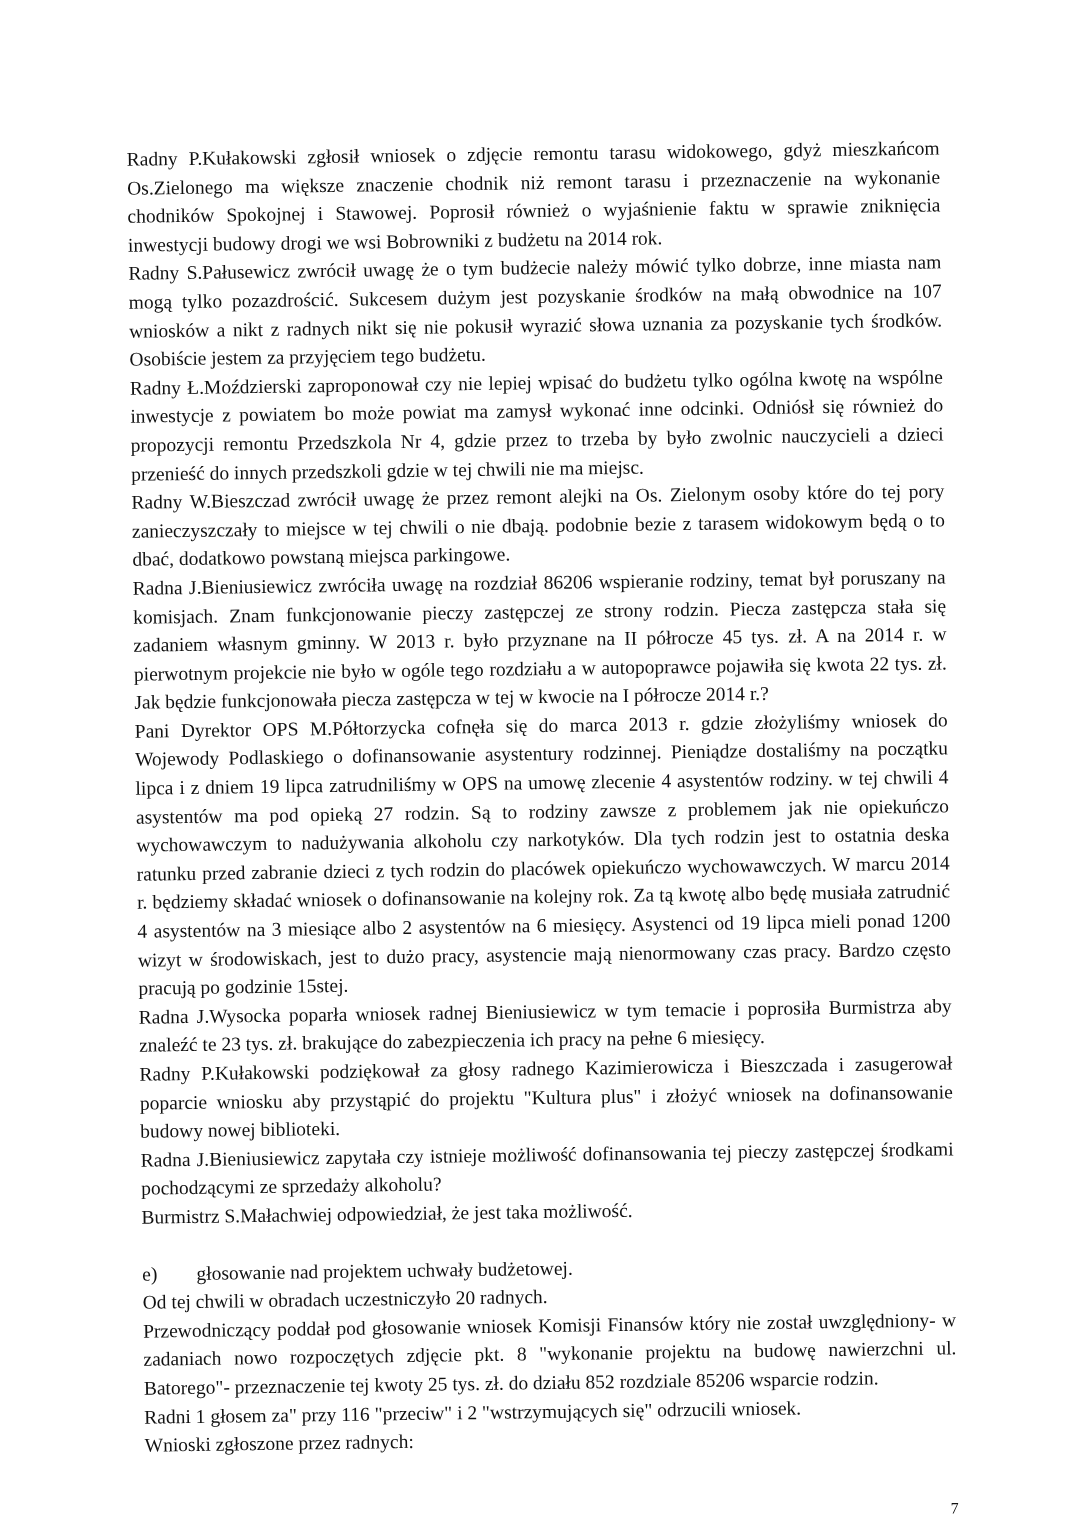Radny P.Kułakowski zgłosił wniosek o zdjęcie remontu tarasu widokowego, gdyż mieszkańcom Os.Zielonego ma większe znaczenie chodnik niż remont tarasu i przeznaczenie na wykonanie chodników Spokojnej i Stawowej. Poprosił również o wyjaśnienie faktu w sprawie zniknięcia inwestycji budowy drogi we wsi Bobrowniki z budżetu na 2014 rok.
Radny S.Pałusewicz zwrócił uwagę że o tym budżecie należy mówić tylko dobrze, inne miasta nam mogą tylko pozazdrościć. Sukcesem dużym jest pozyskanie środków na małą obwodnice na 107 wniosków a nikt z radnych nikt się nie pokusił wyrazić słowa uznania za pozyskanie tych środków. Osobiście jestem za przyjęciem tego budżetu.
Radny Ł.Moździerski zaproponował czy nie lepiej wpisać do budżetu tylko ogólna kwotę na wspólne inwestycje z powiatem bo może powiat ma zamysł wykonać inne odcinki. Odniósł się również do propozycji remontu Przedszkola Nr 4, gdzie przez to trzeba by było zwolnic nauczycieli a dzieci przenieść do innych przedszkoli gdzie w tej chwili nie ma miejsc.
Radny W.Bieszczad zwrócił uwagę że przez remont alejki na Os. Zielonym osoby które do tej pory zanieczyszczały to miejsce w tej chwili o nie dbają. podobnie bezie z tarasem widokowym będą o to dbać, dodatkowo powstaną miejsca parkingowe.
Radna J.Bieniusiewicz zwróciła uwagę na rozdział 86206 wspieranie rodziny, temat był poruszany na komisjach. Znam funkcjonowanie pieczy zastępczej ze strony rodzin. Piecza zastępcza stała się zadaniem własnym gminny. W 2013 r. było przyznane na II półrocze 45 tys. zł. A na 2014 r. w pierwotnym projekcie nie było w ogóle tego rozdziału a w autopoprawce pojawiła się kwota 22 tys. zł. Jak będzie funkcjonowała piecza zastępcza w tej w kwocie na I półrocze 2014 r.?
Pani Dyrektor OPS M.Półtorzycka cofnęła się do marca 2013 r. gdzie złożyliśmy wniosek do Wojewody Podlaskiego o dofinansowanie asystentury rodzinnej. Pieniądze dostaliśmy na początku lipca i z dniem 19 lipca zatrudniliśmy w OPS na umowę zlecenie 4 asystentów rodziny. w tej chwili 4 asystentów ma pod opieką 27 rodzin. Są to rodziny zawsze z problemem jak nie opiekuńczo wychowawczym to nadużywania alkoholu czy narkotyków. Dla tych rodzin jest to ostatnia deska ratunku przed zabranie dzieci z tych rodzin do placówek opiekuńczo wychowawczych. W marcu 2014 r. będziemy składać wniosek o dofinansowanie na kolejny rok. Za tą kwotę albo będę musiała zatrudnić 4 asystentów na 3 miesiące albo 2 asystentów na 6 miesięcy. Asystenci od 19 lipca mieli ponad 1200 wizyt w środowiskach, jest to dużo pracy, asystencie mają nienormowany czas pracy. Bardzo często pracują po godzinie 15stej.
Radna J.Wysocka poparła wniosek radnej Bieniusiewicz w tym temacie i poprosiła Burmistrza aby znaleźć te 23 tys. zł. brakujące do zabezpieczenia ich pracy na pełne 6 miesięcy.
Radny P.Kułakowski podziękował za głosy radnego Kazimierowicza i Bieszczada i zasugerował poparcie wniosku aby przystąpić do projektu "Kultura plus" i złożyć wniosek na dofinansowanie budowy nowej biblioteki.
Radna J.Bieniusiewicz zapytała czy istnieje możliwość dofinansowania tej pieczy zastępczej środkami pochodzącymi ze sprzedaży alkoholu?
Burmistrz S.Małachwiej odpowiedział, że jest taka możliwość.
e) głosowanie nad projektem uchwały budżetowej.
Od tej chwili w obradach uczestniczyło 20 radnych.
Przewodniczący poddał pod głosowanie wniosek Komisji Finansów który nie został uwzględniony- w zadaniach nowo rozpoczętych zdjęcie pkt. 8 "wykonanie projektu na budowę nawierzchni ul. Batorego"- przeznaczenie tej kwoty 25 tys. zł. do działu 852 rozdziale 85206 wsparcie rodzin.
Radni 1 głosem za" przy 116 "przeciw" i 2 "wstrzymujących się" odrzucili wniosek.
Wnioski zgłoszone przez radnych:
7